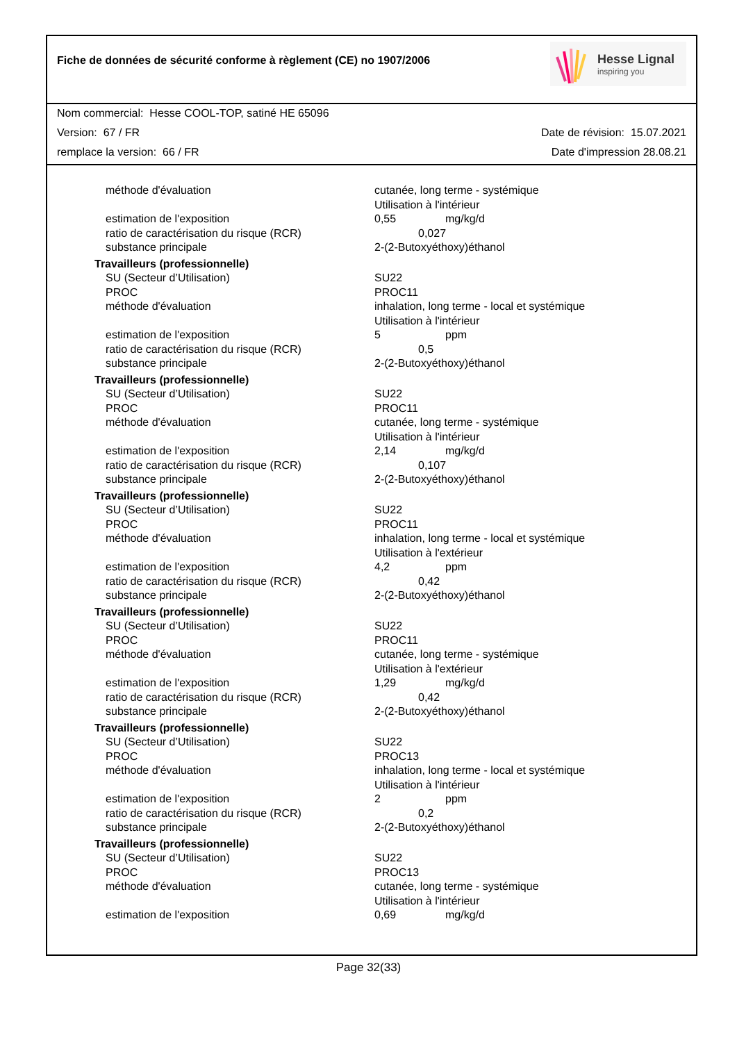Fiche de données de sécurité conforme à règlement (CE) no 1907/2006
Hesse Lignal
inspiring you
Nom commercial: Hesse COOL-TOP, satiné HE 65096
Version: 67 / FR Date de révision: 15.07.2021
remplace la version: 66 / FR Date d'impression 28.08.21
| méthode d'évaluation | cutanée, long terme - systémique Utilisation à l'intérieur |
| estimation de l'exposition | 0,55 mg/kg/d |
| ratio de caractérisation du risque (RCR) | 0,027 |
| substance principale | 2-(2-Butoxyéthoxy)éthanol |
| Travailleurs (professionnelle) | |
| SU (Secteur d’Utilisation) PROC méthode d'évaluation | SU22 PROC11 inhalation, long terme - local et systémique Utilisation à l'intérieur |
| estimation de l'exposition | 5 ppm |
| ratio de caractérisation du risque (RCR) | 0,5 |
| substance principale | 2-(2-Butoxyéthoxy)éthanol |
| Travailleurs (professionnelle) | |
| SU (Secteur d’Utilisation) PROC méthode d'évaluation | SU22 PROC11 cutanée, long terme - systémique Utilisation à l'intérieur |
| estimation de l'exposition | 2,14 mg/kg/d |
| ratio de caractérisation du risque (RCR) | 0,107 |
| substance principale | 2-(2-Butoxyéthoxy)éthanol |
| Travailleurs (professionnelle) | |
| SU (Secteur d’Utilisation) PROC méthode d'évaluation | SU22 PROC11 inhalation, long terme - local et systémique Utilisation à l'extérieur |
| estimation de l'exposition | 4,2 ppm |
| ratio de caractérisation du risque (RCR) | 0,42 |
| substance principale | 2-(2-Butoxyéthoxy)éthanol |
| Travailleurs (professionnelle) | |
| SU (Secteur d’Utilisation) PROC méthode d'évaluation | SU22 PROC11 cutanée, long terme - systémique Utilisation à l'extérieur |
| estimation de l'exposition | 1,29 mg/kg/d |
| ratio de caractérisation du risque (RCR) | 0,42 |
| substance principale | 2-(2-Butoxyéthoxy)éthanol |
| Travailleurs (professionnelle) | |
| SU (Secteur d’Utilisation) PROC méthode d'évaluation | SU22 PROC13 inhalation, long terme - local et systémique Utilisation à l'intérieur |
| estimation de l'exposition | 2 ppm |
| ratio de caractérisation du risque (RCR) | 0,2 |
| substance principale | 2-(2-Butoxyéthoxy)éthanol |
| Travailleurs (professionnelle) | |
| SU (Secteur d’Utilisation) PROC méthode d'évaluation | SU22 PROC13 cutanée, long terme - systémique Utilisation à l'intérieur |
| estimation de l'exposition | 0,69 mg/kg/d |
Page 32(33)